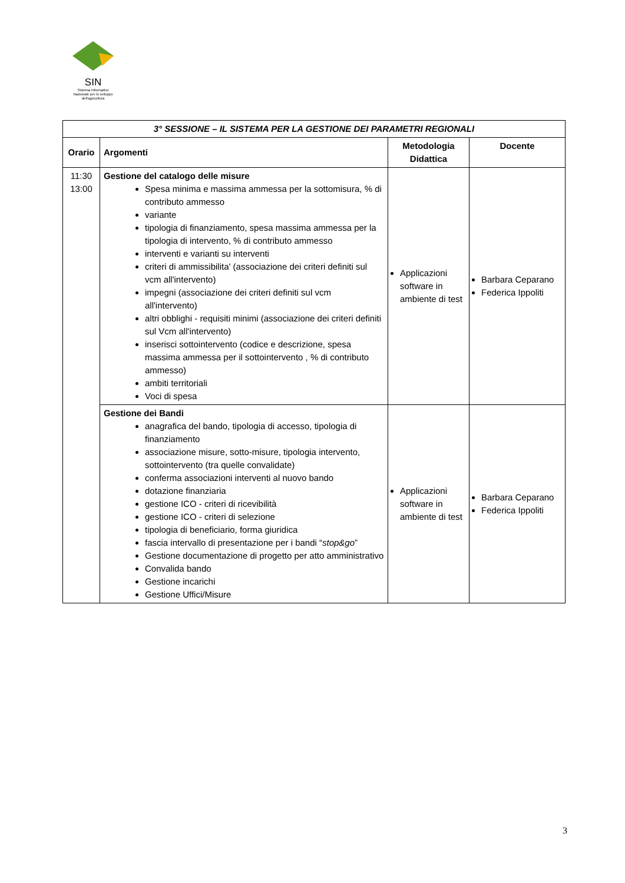SIN
Sistema Informativo
Nazionale per lo sviluppo
dell'agricoltura
| 3° SESSIONE – IL SISTEMA PER LA GESTIONE DEI PARAMETRI REGIONALI | | | |
| --- | --- | --- | --- |
| Orario | Argomenti | Metodologia Didattica | Docente |
| 11:30 13:00 | Gestione del catalogo delle misure Spesa minima e massima ammessa per la sottomisura, % di contributo ammesso variante tipologia di finanziamento, spesa massima ammessa per la tipologia di intervento, % di contributo ammesso interventi e varianti su interventi criteri di ammissibilita' (associazione dei criteri definiti sul vcm all'intervento) impegni (associazione dei criteri definiti sul vcm all'intervento) altri obblighi - requisiti minimi (associazione dei criteri definiti sul Vcm all'intervento) inserisci sottointervento (codice e descrizione, spesa massima ammessa per il sottointervento , % di contributo ammesso) ambiti territoriali Voci di spesa | Applicazioni software in ambiente di test | Barbara Ceparano Federica Ippoliti |
| | Gestione dei Bandi anagrafica del bando, tipologia di accesso, tipologia di finanziamento associazione misure, sotto-misure, tipologia intervento, sottointervento (tra quelle convalidate) conferma associazioni interventi al nuovo bando dotazione finanziaria gestione ICO - criteri di ricevibilità gestione ICO - criteri di selezione tipologia di beneficiario, forma giuridica fascia intervallo di presentazione per i bandi “ stop&go ” Gestione documentazione di progetto per atto amministrativo Convalida bando Gestione incarichi Gestione Uffici/Misure | Applicazioni software in ambiente di test | Barbara Ceparano Federica Ippoliti |
3